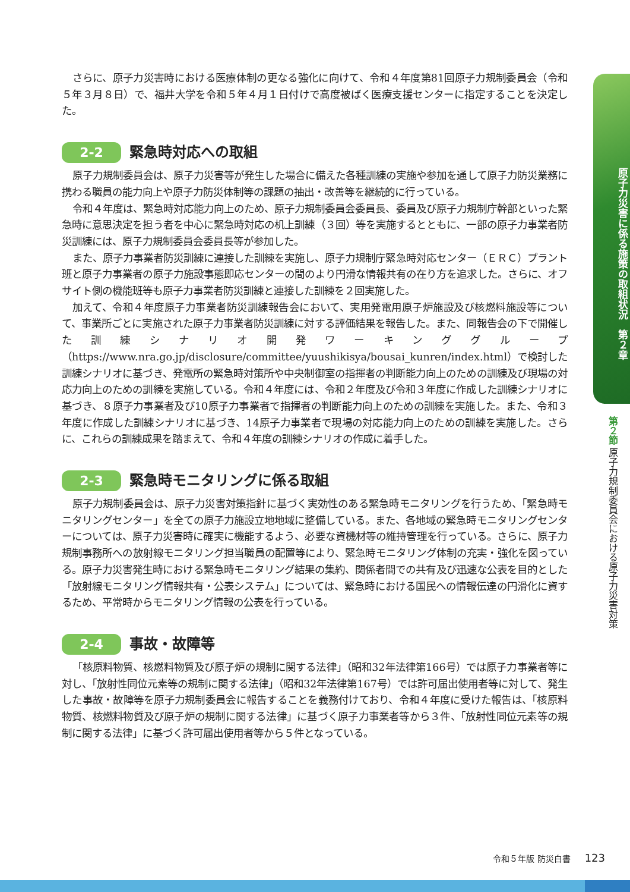さらに、原子力災害時における医療体制の更なる強化に向けて、令和４年度第81回原子力規制委員会（令和５年３月８日）で、福井大学を令和５年４月１日付けで高度被ばく医療支援センターに指定することを決定した。
2-2 緊急時対応への取組
原子力規制委員会は、原子力災害等が発生した場合に備えた各種訓練の実施や参加を通して原子力防災業務に携わる職員の能力向上や原子力防災体制等の課題の抽出・改善等を継続的に行っている。
令和４年度は、緊急時対応能力向上のため、原子力規制委員会委員長、委員及び原子力規制庁幹部といった緊急時に意思決定を担う者を中心に緊急時対応の机上訓練（３回）等を実施するとともに、一部の原子力事業者防災訓練には、原子力規制委員会委員長等が参加した。
また、原子力事業者防災訓練に連接した訓練を実施し、原子力規制庁緊急時対応センター（ＥＲＣ）プラント班と原子力事業者の原子力施設事態即応センターの間のより円滑な情報共有の在り方を追求した。さらに、オフサイト側の機能班等も原子力事業者防災訓練と連接した訓練を２回実施した。
加えて、令和４年度原子力事業者防災訓練報告会において、実用発電用原子炉施設及び核燃料施設等について、事業所ごとに実施された原子力事業者防災訓練に対する評価結果を報告した。また、同報告会の下で開催した訓練シナリオ開発ワーキンググループ（https://www.nra.go.jp/disclosure/committee/yuushikisya/bousai_kunren/index.html）で検討した訓練シナリオに基づき、発電所の緊急時対策所や中央制御室の指揮者の判断能力向上のための訓練及び現場の対応力向上のための訓練を実施している。令和４年度には、令和２年度及び令和３年度に作成した訓練シナリオに基づき、８原子力事業者及び10原子力事業者で指揮者の判断能力向上のための訓練を実施した。また、令和３年度に作成した訓練シナリオに基づき、14原子力事業者で現場の対応能力向上のための訓練を実施した。さらに、これらの訓練成果を踏まえて、令和４年度の訓練シナリオの作成に着手した。
2-3 緊急時モニタリングに係る取組
原子力規制委員会は、原子力災害対策指針に基づく実効性のある緊急時モニタリングを行うため、「緊急時モニタリングセンター」を全ての原子力施設立地地域に整備している。また、各地域の緊急時モニタリングセンターについては、原子力災害時に確実に機能するよう、必要な資機材等の維持管理を行っている。さらに、原子力規制事務所への放射線モニタリング担当職員の配置等により、緊急時モニタリング体制の充実・強化を図っている。原子力災害発生時における緊急時モニタリング結果の集約、関係者間での共有及び迅速な公表を目的とした「放射線モニタリング情報共有・公表システム」については、緊急時における国民への情報伝達の円滑化に資するため、平常時からモニタリング情報の公表を行っている。
2-4 事故・故障等
「核原料物質、核燃料物質及び原子炉の規制に関する法律」（昭和32年法律第166号）では原子力事業者等に対し、「放射性同位元素等の規制に関する法律」（昭和32年法律第167号）では許可届出使用者等に対して、発生した事故・故障等を原子力規制委員会に報告することを義務付けており、令和４年度に受けた報告は、「核原料物質、核燃料物質及び原子炉の規制に関する法律」に基づく原子力事業者等から３件、「放射性同位元素等の規制に関する法律」に基づく許可届出使用者等から５件となっている。
原子力災害に係る施策の取組状況　第２章
第２節 原子力規制委員会における原子力災害対策
令和５年版 防災白書 123